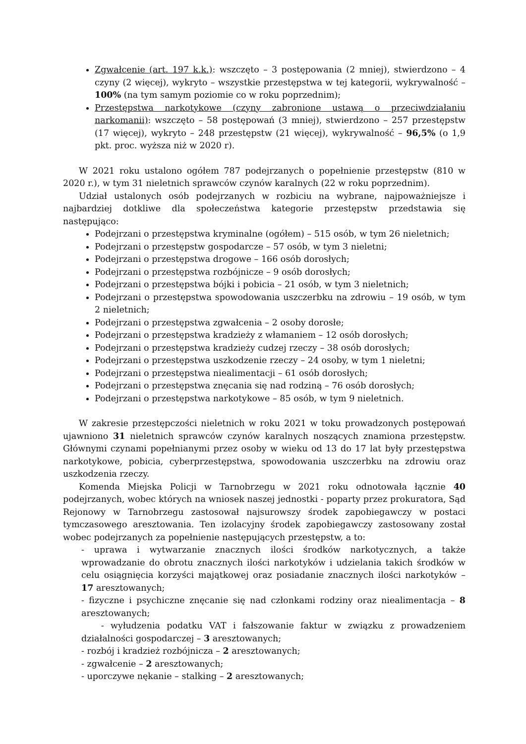Zgwałcenie (art. 197 k.k.): wszczęto – 3 postępowania (2 mniej), stwierdzono – 4 czyny (2 więcej), wykryto – wszystkie przestępstwa w tej kategorii, wykrywalność – 100% (na tym samym poziomie co w roku poprzednim);
Przestępstwa narkotykowe (czyny zabronione ustawą o przeciwdziałaniu narkomanii): wszczęto – 58 postępowań (3 mniej), stwierdzono – 257 przestępstw (17 więcej), wykryto – 248 przestępstw (21 więcej), wykrywalność – 96,5% (o 1,9 pkt. proc. wyższa niż w 2020 r).
W 2021 roku ustalono ogółem 787 podejrzanych o popełnienie przestępstw (810 w 2020 r.), w tym 31 nieletnich sprawców czynów karalnych (22 w roku poprzednim).
Udział ustalonych osób podejrzanych w rozbiciu na wybrane, najpoważniejsze i najbardziej dotkliwe dla społeczeństwa kategorie przestępstw przedstawia się następująco:
Podejrzani o przestępstwa kryminalne (ogółem) – 515 osób, w tym 26 nieletnich;
Podejrzani o przestępstw gospodarcze – 57 osób, w tym 3 nieletni;
Podejrzani o przestępstwa drogowe – 166 osób dorosłych;
Podejrzani o przestępstwa rozbójnicze – 9 osób dorosłych;
Podejrzani o przestępstwa bójki i pobicia – 21 osób, w tym 3 nieletnich;
Podejrzani o przestępstwa spowodowania uszczerbku na zdrowiu – 19 osób, w tym 2 nieletnich;
Podejrzani o przestępstwa zgwałcenia – 2 osoby dorosłe;
Podejrzani o przestępstwa kradzieży z włamaniem – 12 osób dorosłych;
Podejrzani o przestępstwa kradzieży cudzej rzeczy – 38 osób dorosłych;
Podejrzani o przestępstwa uszkodzenie rzeczy – 24 osoby, w tym 1 nieletni;
Podejrzani o przestępstwa niealimentacji – 61 osób dorosłych;
Podejrzani o przestępstwa znęcania się nad rodziną – 76 osób dorosłych;
Podejrzani o przestępstwa narkotykowe – 85 osób, w tym 9 nieletnich.
W zakresie przestępczości nieletnich w roku 2021 w toku prowadzonych postępowań ujawniono 31 nieletnich sprawców czynów karalnych noszących znamiona przestępstw. Głównymi czynami popełnianymi przez osoby w wieku od 13 do 17 lat były przestępstwa narkotykowe, pobicia, cyberprzestępstwa, spowodowania uszczerbku na zdrowiu oraz uszkodzenia rzeczy.
Komenda Miejska Policji w Tarnobrzegu w 2021 roku odnotowała łącznie 40 podejrzanych, wobec których na wniosek naszej jednostki - poparty przez prokuratora, Sąd Rejonowy w Tarnobrzegu zastosował najsurowszy środek zapobiegawczy w postaci tymczasowego aresztowania. Ten izolacyjny środek zapobiegawczy zastosowany został wobec podejrzanych za popełnienie następujących przestępstw, a to:
- uprawa i wytwarzanie znacznych ilości środków narkotycznych, a także wprowadzanie do obrotu znacznych ilości narkotyków i udzielania takich środków w celu osiągnięcia korzyści majątkowej oraz posiadanie znacznych ilości narkotyków – 17 aresztowanych;
- fizyczne i psychiczne znęcanie się nad członkami rodziny oraz niealimentacja – 8 aresztowanych;
- wyłudzenia podatku VAT i fałszowanie faktur w związku z prowadzeniem działalności gospodarczej – 3 aresztowanych;
- rozbój i kradzież rozbójnicza – 2 aresztowanych;
- zgwałcenie – 2 aresztowanych;
- uporczywe nękanie – stalking – 2 aresztowanych;